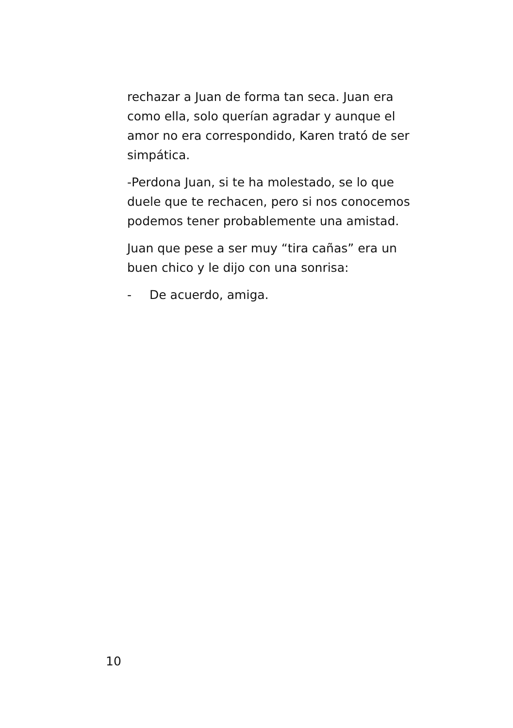rechazar a Juan de forma tan seca. Juan era como ella, solo querían agradar y aunque el amor no era correspondido, Karen trató de ser simpática.
-Perdona Juan, si te ha molestado, se lo que duele que te rechacen, pero si nos conocemos podemos tener probablemente una amistad.
Juan que pese a ser muy “tira cañas” era un buen chico y le dijo con una sonrisa:
- De acuerdo, amiga.
10